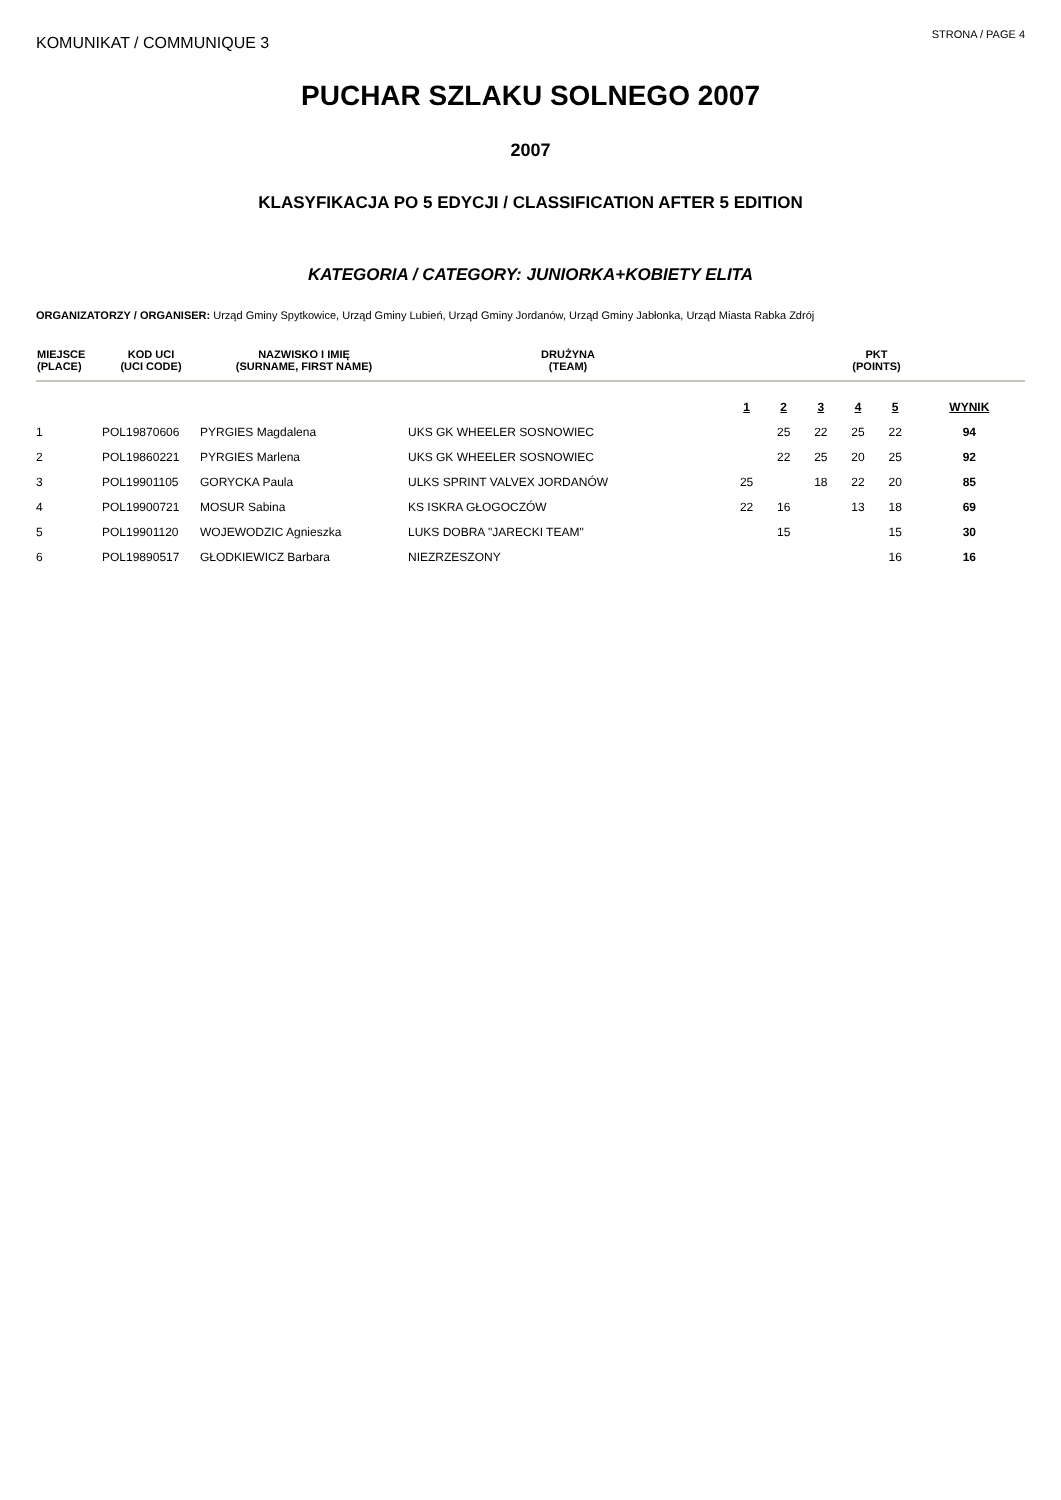KOMUNIKAT / COMMUNIQUE 3
STRONA / PAGE 4
PUCHAR SZLAKU SOLNEGO 2007
2007
KLASYFIKACJA PO 5 EDYCJI / CLASSIFICATION AFTER 5 EDITION
KATEGORIA / CATEGORY: JUNIORKA+KOBIETY ELITA
ORGANIZATORZY / ORGANISER: Urząd Gminy Spytkowice, Urząd Gminy Lubień, Urząd Gminy Jordanów, Urząd Gminy Jabłonka, Urząd Miasta Rabka Zdrój
| MIEJSCE (PLACE) | KOD UCI (UCI CODE) | NAZWISKO I IMIĘ (SURNAME, FIRST NAME) | DRUŻYNA (TEAM) | PKT (POINTS) | | | | | |
| --- | --- | --- | --- | --- | --- | --- | --- | --- | --- |
| | | | | 1 | 2 | 3 | 4 | 5 | WYNIK |
| 1 | POL19870606 | PYRGIES Magdalena | UKS GK WHEELER SOSNOWIEC | | 25 | 22 | 25 | 22 | 94 |
| 2 | POL19860221 | PYRGIES Marlena | UKS GK WHEELER SOSNOWIEC | | 22 | 25 | 20 | 25 | 92 |
| 3 | POL19901105 | GORYCKA Paula | ULKS SPRINT VALVEX JORDANÓW | 25 | | 18 | 22 | 20 | 85 |
| 4 | POL19900721 | MOSUR Sabina | KS ISKRA GŁOGOCZÓW | 22 | 16 | | 13 | 18 | 69 |
| 5 | POL19901120 | WOJEWODZIC Agnieszka | LUKS DOBRA "JARECKI TEAM" | | 15 | | | 15 | 30 |
| 6 | POL19890517 | GŁODKIEWICZ Barbara | NIEZRZESZONY | | | | | 16 | 16 |